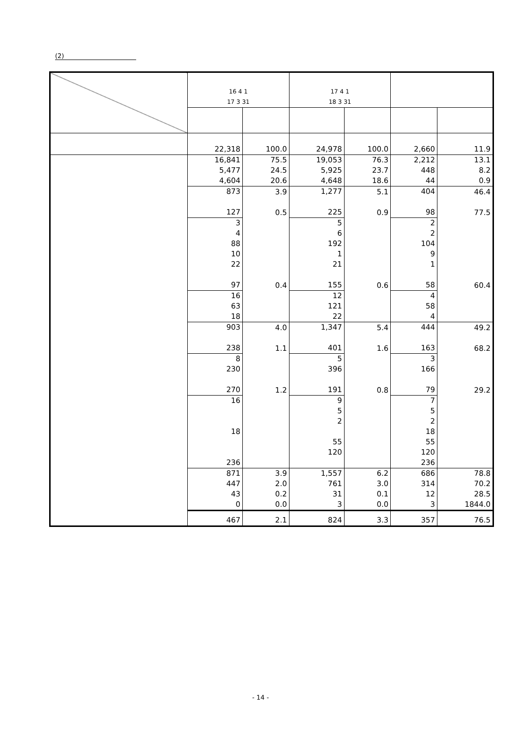(2)
| | 16 4 1 17 3 31 | | 17 4 1 18 3 31 | | | |
| --- | --- | --- | --- | --- | --- | --- |
| | 22,318 | 100.0 | 24,978 | 100.0 | 2,660 | 11.9 |
| | 16,841 | 75.5 | 19,053 | 76.3 | 2,212 | 13.1 |
| | 5,477 | 24.5 | 5,925 | 23.7 | 448 | 8.2 |
| | 4,604 | 20.6 | 4,648 | 18.6 | 44 | 0.9 |
| | 873 127 | 3.9 0.5 | 1,277 225 | 5.1 0.9 | 404 98 | 46.4 77.5 |
| | 3 4 88 10 22 97 | 0.4 | 5 6 192 1 21 155 | 0.6 | 2 2 104 9 1 58 | 60.4 |
| | 16 63 18 | | 12 121 22 | | 4 58 4 | |
| | 903 238 | 4.0 1.1 | 1,347 401 | 5.4 1.6 | 444 163 | 49.2 68.2 |
| | 8 230 270 | 1.2 | 5 396 191 | 0.8 | 3 166 79 | 29.2 |
| | 16 18 236 | | 9 5 2 55 120 | | 7 5 2 18 55 120 236 | |
| | 871 | 3.9 | 1,557 | 6.2 | 686 | 78.8 |
| | 447 | 2.0 | 761 | 3.0 | 314 | 70.2 |
| | 43 | 0.2 | 31 | 0.1 | 12 | 28.5 |
| | 0 | 0.0 | 3 | 0.0 | 3 | 1844.0 |
| | 467 | 2.1 | 824 | 3.3 | 357 | 76.5 |
- 14 -